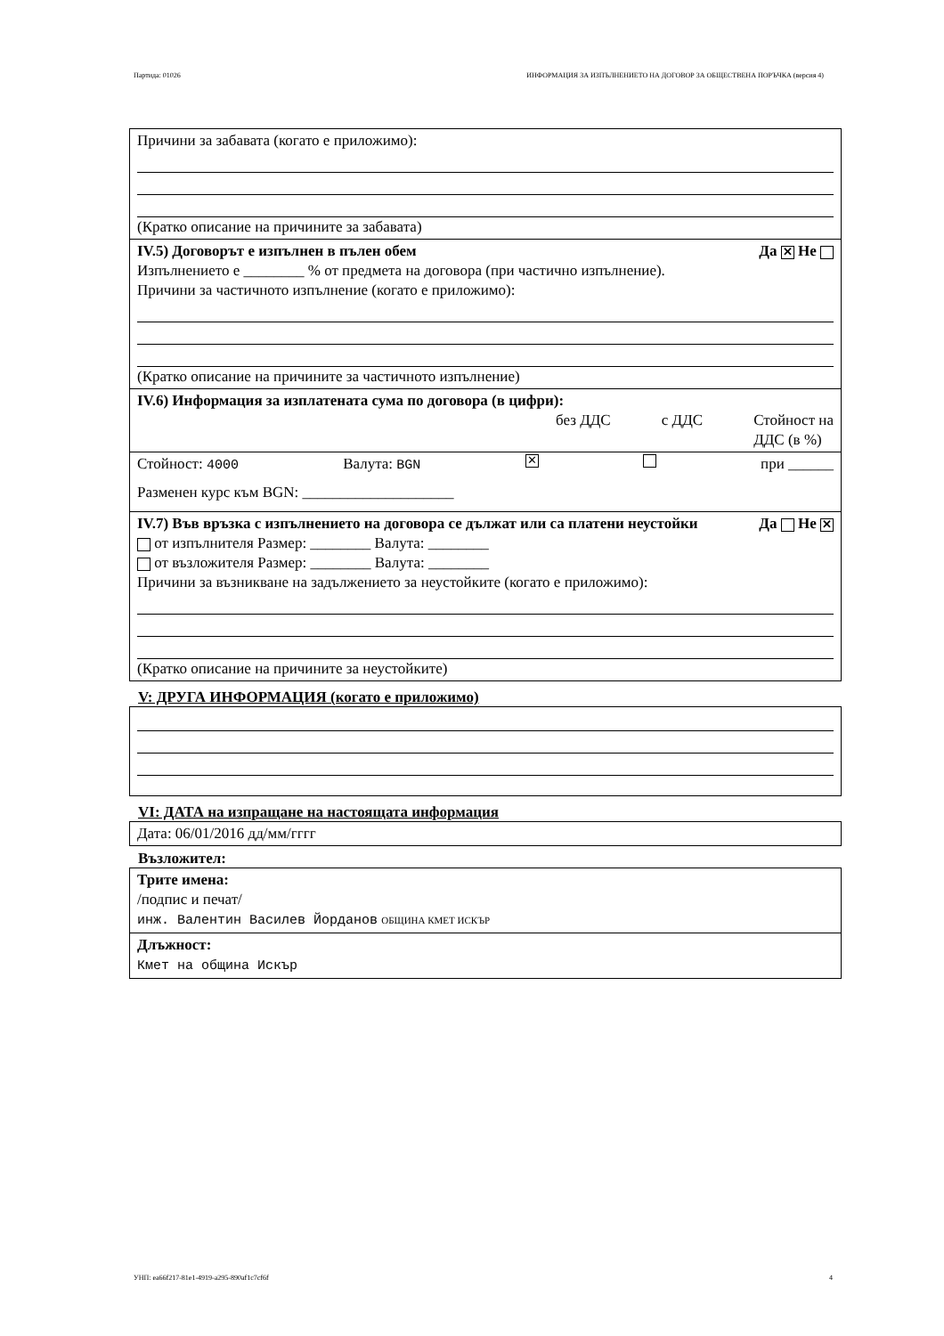Партида: 01026 ИНФОРМАЦИЯ ЗА ИЗПЪЛНЕНИЕТО НА ДОГОВОР ЗА ОБЩЕСТВЕНА ПОРЪЧКА (версия 4)
Причини за забавата (когато е приложимо):
(Кратко описание на причините за забавата)
IV.5) Договорът е изпълнен в пълен обем Да ✕ Не
Изпълнението е ________ % от предмета на договора (при частично изпълнение).
Причини за частичното изпълнение (когато е приложимо):
(Кратко описание на причините за частичното изпълнение)
IV.6) Информация за изплатената сума по договора (в цифри):
без ДДС с ДДС Стойност на
ДДС (в %)
Стойност: 4000 Валута: BGN ✕ при ______
Разменен курс към BGN: ____________________
IV.7) Във връзка с изпълнението на договора се дължат или са платени неустойки Да Не ✕
от изпълнителя Размер: ________ Валута: ________
от възложителя Размер: ________ Валута: ________
Причини за възникване на задължението за неустойките (когато е приложимо):
(Кратко описание на причините за неустойките)
V: ДРУГА ИНФОРМАЦИЯ (когато е приложимо)
VI: ДАТА на изпращане на настоящата информация
Дата: 06/01/2016 дд/мм/гггг
Възложител:
Трите имена:
/подпис и печат/
инж. Валентин Василев Йорданов ОБЩИНА КМЕТ ИСКЪР
Длъжност:
Кмет на община Искър
УНП: ea66f217-81e1-4919-a295-890af1c7cf6f 4